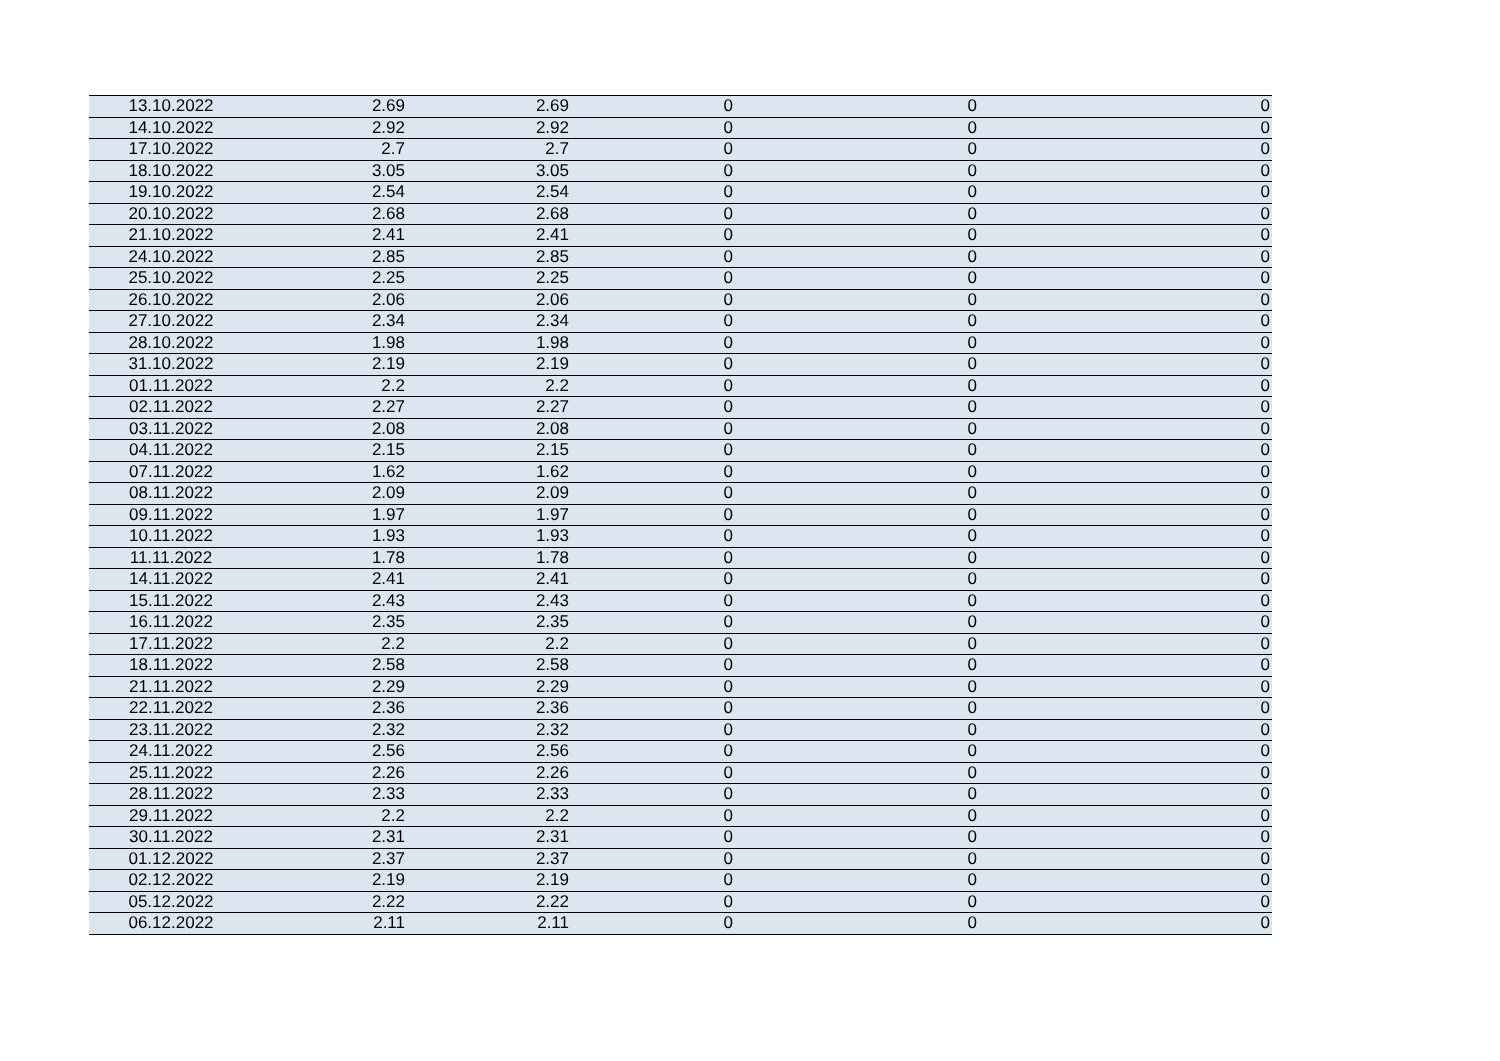| 13.10.2022 | 2.69 | 2.69 | 0 | 0 | 0 |
| 14.10.2022 | 2.92 | 2.92 | 0 | 0 | 0 |
| 17.10.2022 | 2.7 | 2.7 | 0 | 0 | 0 |
| 18.10.2022 | 3.05 | 3.05 | 0 | 0 | 0 |
| 19.10.2022 | 2.54 | 2.54 | 0 | 0 | 0 |
| 20.10.2022 | 2.68 | 2.68 | 0 | 0 | 0 |
| 21.10.2022 | 2.41 | 2.41 | 0 | 0 | 0 |
| 24.10.2022 | 2.85 | 2.85 | 0 | 0 | 0 |
| 25.10.2022 | 2.25 | 2.25 | 0 | 0 | 0 |
| 26.10.2022 | 2.06 | 2.06 | 0 | 0 | 0 |
| 27.10.2022 | 2.34 | 2.34 | 0 | 0 | 0 |
| 28.10.2022 | 1.98 | 1.98 | 0 | 0 | 0 |
| 31.10.2022 | 2.19 | 2.19 | 0 | 0 | 0 |
| 01.11.2022 | 2.2 | 2.2 | 0 | 0 | 0 |
| 02.11.2022 | 2.27 | 2.27 | 0 | 0 | 0 |
| 03.11.2022 | 2.08 | 2.08 | 0 | 0 | 0 |
| 04.11.2022 | 2.15 | 2.15 | 0 | 0 | 0 |
| 07.11.2022 | 1.62 | 1.62 | 0 | 0 | 0 |
| 08.11.2022 | 2.09 | 2.09 | 0 | 0 | 0 |
| 09.11.2022 | 1.97 | 1.97 | 0 | 0 | 0 |
| 10.11.2022 | 1.93 | 1.93 | 0 | 0 | 0 |
| 11.11.2022 | 1.78 | 1.78 | 0 | 0 | 0 |
| 14.11.2022 | 2.41 | 2.41 | 0 | 0 | 0 |
| 15.11.2022 | 2.43 | 2.43 | 0 | 0 | 0 |
| 16.11.2022 | 2.35 | 2.35 | 0 | 0 | 0 |
| 17.11.2022 | 2.2 | 2.2 | 0 | 0 | 0 |
| 18.11.2022 | 2.58 | 2.58 | 0 | 0 | 0 |
| 21.11.2022 | 2.29 | 2.29 | 0 | 0 | 0 |
| 22.11.2022 | 2.36 | 2.36 | 0 | 0 | 0 |
| 23.11.2022 | 2.32 | 2.32 | 0 | 0 | 0 |
| 24.11.2022 | 2.56 | 2.56 | 0 | 0 | 0 |
| 25.11.2022 | 2.26 | 2.26 | 0 | 0 | 0 |
| 28.11.2022 | 2.33 | 2.33 | 0 | 0 | 0 |
| 29.11.2022 | 2.2 | 2.2 | 0 | 0 | 0 |
| 30.11.2022 | 2.31 | 2.31 | 0 | 0 | 0 |
| 01.12.2022 | 2.37 | 2.37 | 0 | 0 | 0 |
| 02.12.2022 | 2.19 | 2.19 | 0 | 0 | 0 |
| 05.12.2022 | 2.22 | 2.22 | 0 | 0 | 0 |
| 06.12.2022 | 2.11 | 2.11 | 0 | 0 | 0 |